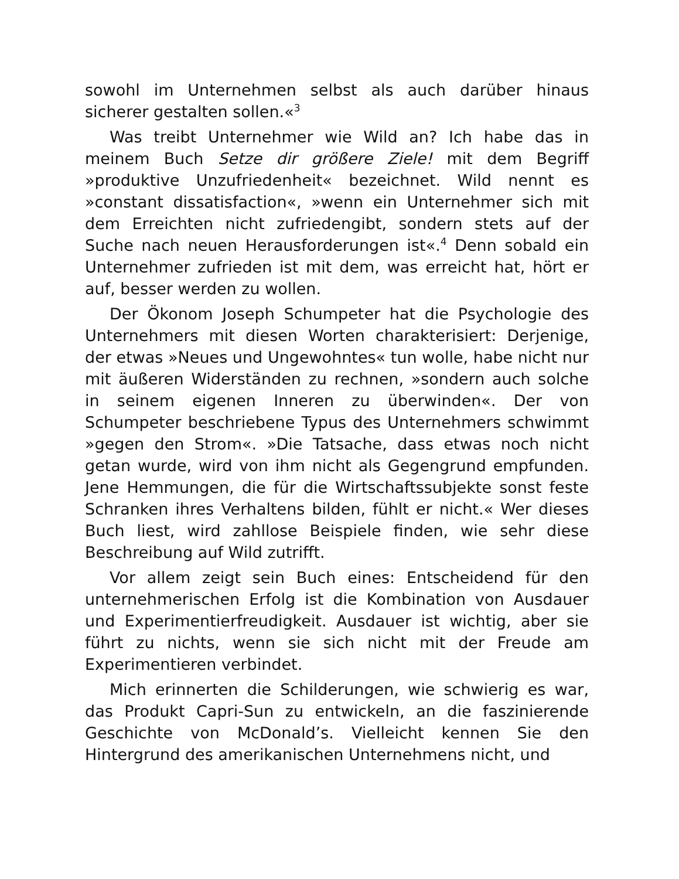sowohl im Unternehmen selbst als auch darüber hinaus sicherer gestalten sollen.«<sup>3</sup>
Was treibt Unternehmer wie Wild an? Ich habe das in meinem Buch Setze dir größere Ziele! mit dem Begriff »produktive Unzufriedenheit« bezeichnet. Wild nennt es »constant dissatisfaction«, »wenn ein Unternehmer sich mit dem Erreichten nicht zufriedengibt, sondern stets auf der Suche nach neuen Herausforderungen ist«.<sup>4</sup> Denn sobald ein Unternehmer zufrieden ist mit dem, was erreicht hat, hört er auf, besser werden zu wollen.
Der Ökonom Joseph Schumpeter hat die Psychologie des Unternehmers mit diesen Worten charakterisiert: Derjenige, der etwas »Neues und Ungewohntes« tun wolle, habe nicht nur mit äußeren Widerständen zu rechnen, »sondern auch solche in seinem eigenen Inneren zu überwinden«. Der von Schumpeter beschriebene Typus des Unternehmers schwimmt »gegen den Strom«. »Die Tatsache, dass etwas noch nicht getan wurde, wird von ihm nicht als Gegengrund empfunden. Jene Hemmungen, die für die Wirtschaftssubjekte sonst feste Schranken ihres Verhaltens bilden, fühlt er nicht.« Wer dieses Buch liest, wird zahllose Beispiele finden, wie sehr diese Beschreibung auf Wild zutrifft.
Vor allem zeigt sein Buch eines: Entscheidend für den unternehmerischen Erfolg ist die Kombination von Ausdauer und Experimentierfreudigkeit. Ausdauer ist wichtig, aber sie führt zu nichts, wenn sie sich nicht mit der Freude am Experimentieren verbindet.
Mich erinnerten die Schilderungen, wie schwierig es war, das Produkt Capri-Sun zu entwickeln, an die faszinierende Geschichte von McDonald’s. Vielleicht kennen Sie den Hintergrund des amerikanischen Unternehmens nicht, und